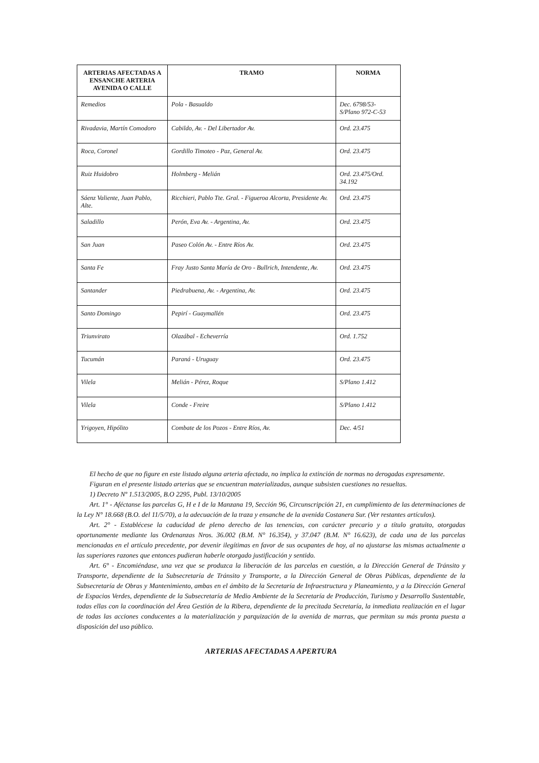| ARTERIAS AFECTADAS A ENSANCHE ARTERIA AVENIDA O CALLE | TRAMO | NORMA |
| --- | --- | --- |
| Remedios | Pola - Basualdo | Dec. 6798/53- S/Plano 972-C-53 |
| Rivadavia, Martín Comodoro | Cabildo, Av. - Del Libertador Av. | Ord. 23.475 |
| Roca, Coronel | Gordillo Timoteo - Paz, General Av. | Ord. 23.475 |
| Ruiz Huidobro | Holmberg - Melián | Ord. 23.475/Ord. 34.192 |
| Sáenz Valiente, Juan Pablo, Alte. | Ricchieri, Pablo Tte. Gral. - Figueroa Alcorta, Presidente Av. | Ord. 23.475 |
| Saladillo | Perón, Eva Av. - Argentina, Av. | Ord. 23.475 |
| San Juan | Paseo Colón Av. - Entre Ríos Av. | Ord. 23.475 |
| Santa Fe | Fray Justo Santa María de Oro - Bullrich, Intendente, Av. | Ord. 23.475 |
| Santander | Piedrabuena, Av. - Argentina, Av. | Ord. 23.475 |
| Santo Domingo | Pepirí - Guaymallén | Ord. 23.475 |
| Triunvirato | Olazábal - Echeverría | Ord. 1.752 |
| Tucumán | Paraná - Uruguay | Ord. 23.475 |
| Vilela | Melián - Pérez, Roque | S/Plano 1.412 |
| Vilela | Conde - Freire | S/Plano 1.412 |
| Yrigoyen, Hipólito | Combate de los Pozos - Entre Ríos, Av. | Dec. 4/51 |
El hecho de que no figure en este listado alguna arteria afectada, no implica la extinción de normas no derogadas expresamente.
Figuran en el presente listado arterias que se encuentran materializadas, aunque subsisten cuestiones no resueltas.
1) Decreto Nº 1.513/2005, B.O 2295, Publ. 13/10/2005
Art. 1° - Aféctanse las parcelas G, H e I de la Manzana 19, Sección 96, Circunscripción 21, en cumplimiento de las determinaciones de la Ley N° 18.668 (B.O. del 11/5/70), a la adecuación de la traza y ensanche de la avenida Costanera Sur. (Ver restantes artículos).
Art. 2° - Establécese la caducidad de pleno derecho de las tenencias, con carácter precario y a título gratuito, otorgadas oportunamente mediante las Ordenanzas Nros. 36.002 (B.M. N° 16.354), y 37.047 (B.M. N° 16.623), de cada una de las parcelas mencionadas en el artículo precedente, por devenir ilegítimas en favor de sus ocupantes de hoy, al no ajustarse las mismas actualmente a las superiores razones que entonces pudieran haberle otorgado justificación y sentido.
Art. 6° - Encomiéndase, una vez que se produzca la liberación de las parcelas en cuestión, a la Dirección General de Tránsito y Transporte, dependiente de la Subsecretaría de Tránsito y Transporte, a la Dirección General de Obras Públicas, dependiente de la Subsecretaría de Obras y Mantenimiento, ambas en el ámbito de la Secretaría de Infraestructura y Planeamiento, y a la Dirección General de Espacios Verdes, dependiente de la Subsecretaría de Medio Ambiente de la Secretaría de Producción, Turismo y Desarrollo Sustentable, todas ellas con la coordinación del Área Gestión de la Ribera, dependiente de la precitada Secretaría, la inmediata realización en el lugar de todas las acciones conducentes a la materialización y parquización de la avenida de marras, que permitan su más pronta puesta a disposición del uso público.
ARTERIAS AFECTADAS A APERTURA